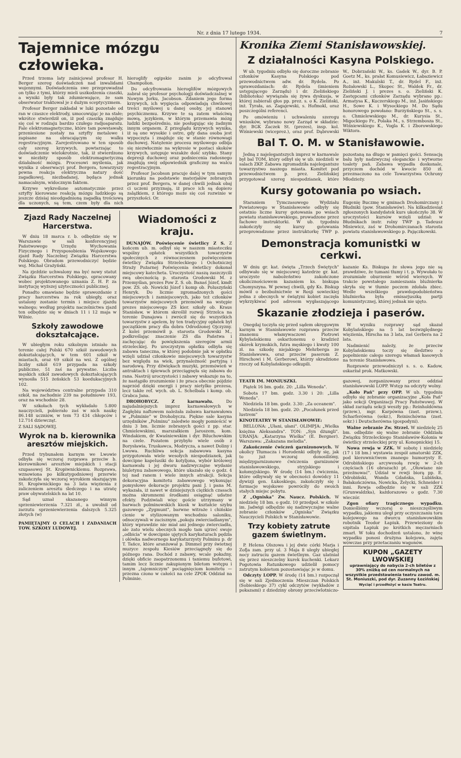Nr. z dnia 17 lutego 1934. 7
Tajemnice mózgu człowieka.
Przed trzema laty zainicjował profesor H. Berger szereg doświadczeń nad inwalidami wojennymi. Doświadczenia swe przeprowadzał on tylko z tymi, którzy mieli uszkodzenia czaszki, a wyniki były tak zdumiewające, że sam obserwator traktował je z dużym sceptycyzmem.
Profesor Berger zakładał w luki pozostałe od ran w czaszce elektrody, umocowując je na stałe; wkrótce stwierdził on, iż pod czaszką znajduje się coś w rodzaju bardzo czułego radjoaparatu. Fale elektromagnetyczne, które tam powstawały, przeniesione zostały na sztyfty metalowe i zapisane na obracającym się walku regestracyjnym. Zarejestrowano w ten sposób cały szereg krzywych, powtarzając to doświadczenie wielokrotnie, tak, iż stwierdzono w niezbity sposób elektromagnetyczną działalność mózgu. Procesowi myślenia, jak wynika z obserwacyi prof. Bergera, towarzyszy pewna reakcja elektryczna natury dość zagadkowej, niezbadanej, będąca jednak namacalnym, widocznym faktem.
Krzywe wykreślone automatycznie przez sztyfty kierowane reakcją mózgu ludzkiego są jeszcze dzisiaj nieodgadnioną zagadką treściową dla uczonych, są tem, czem były dla nich hieroglify egipskie zanim je odcyfrował Champolion.
Do odcyfrowania hieroglifów mózgowych zabrał się profesor psychologji doświadczalnej w Nowym Jorku, Jacobson. Zdaniem jego forma krzywych, ich wygięcia odpowiadają chwilowej treści myślowej u danej osoby, jej stanowi psychicznemu. Krzywe te są zatem właściwą mową, językiem, w którym przemawia mózg ludzki bezpośrednio, nie posługując się żadnym innym organem. Z przeglądu krzywych wynika, iż są one wysokie i ostre, gdy dana osoba jest wypoczęta i znajduje się w stanie równowagi duchowej. Natężenie procesu myślowego odbija się niezwłocznie na wykresie w postaci skoków krzywych, ustępuje wszakże dość szybko. Stany depresji duchowej oraz podniecenia radosnego znajdują swój odpowiednik graficzny na walcu regestracyjnym.
Profesor Jacobson pracuje dalej w tym samym kierunku na podstawie materjałów zebranych przez prof. Bergera, w danej chwili jednak obaj ci uczeni przyznają, iż prace ich są dopiero zalążkiem, z którego może się coś rozwinie w przyszłości. Or.
Zjazd Rady Naczelnej Harcerstwa.
W dniu 18 marca r. b. odbędzie się w Warszawie w sali konferencyjnej Państwowego Urzędu Wychowania Fizycznego i Przysposobienia Wojskowego zjazd Rady Naczelnej Związku Harcerstwa Polskiego. Obradom przewodniczyć będzie woj. Michał Grażyński.
Na zjeździe uchwalony ma być nowy statut Związku Harcerstwa Polskiego, opracowany wobec projektowanego uznania Z. H. P. za instytucję wyższej użyteczności publicznej.
Ponadto omawiane będzie sprawozdanie z pracy harcerstwa za rok ubiegły, oraz ustalony zostanie termin i miejsce zjazdu walnego; według projektu naczelnictwa zjazd ten odbędzie się w dniach 11 i 12 maja w Wilnie.
Szkoły zawodowe dokształcające.
W ubiegłym roku szkolnym istniało na terenie całej Polski 670 szkół zawodowych dokształcających, w tem 601 szkół w miastach, oraz 69 szkół na wsi. Z ogólnej liczby szkół 619 przypada na szkoły publiczne, 51 zaś na prywatne. Liczba męskich szkół zawodowych dokształcających wynosiła 515 żeńskich 53 koedukacyjnych 102.
Na województwa centralne przypada 310 szkół, na zachodnie 239 na południowe 193, oraz na wschodnie 28.
W szkołach tych wykładało 5.800 nauczycieli, pobierało zaś w nich naukę 86.148 uczniów, w tem 73 434 chłopców i 12.714 dziewcząt.
Z SALI SĄDOWEJ.
Wyrok na b. kierownika aresztów miejskich.
Przed trybunałem karnym we Lwowie odbyła się wczoraj rozprawa przeciw b. kierownikowi aresztów miejskich i stacji szupasowej St. Kropiwnickiemu. Rozprawa, wznowiona po kilkutygodniowej przerwie zakończyła się wczoraj wyrokiem skazującym St. Kropiwnickiego na 3 lata więzienia z zaliczeniem aresztu śledczego i na utratę praw obywatelskich na lat 10.
Sąd uznał skazanego winnym sprzeniewierzenia 7.321 zł., a uwolnił od zarzutu sprzeniewierzenia dalszych 5.325 złotych (w)
PAMIĘTAJMY O CELACH I ZADANIACH TOW. SZKOŁY LUDOWEJ.
Wiadomości z kraju.
DUNAJÓW. Poświęcenie świetlicy Z S. Z końcem ub. m. odbył się w naszem miasteczku wspólny opłatek wszystkich towarzystw społecznych z równoczesnem poświęceniem świetlicy Związku Strzeleckiego i Ochotniczej Straży Pożarnej Poświęcenia świetlicy dokonał miejscowy katecheta. Uroczystość naszą zaszczycili swą obecnością p. starosta Grodowski M. z Przemyślan, prezes Pow Z. S. ob. Banaś Józef, kmdt pow. ZS. ob. Nowicki Józef i komp ob. Poluszyński Henryk. Do licznie zgromadzonych gości miejscowych i zamiejscowych, jako też członków towarzystw miejscowych przemówił na wstępie prezes miejscowego ZS kier. szkoły ob. Kraus Stanisław, w którem skreślił rozwój Strzelca na terenie Dunajowa i zwrócił się do wszystkich towarzystw z apelem, by ten tradycyjny opłatek był początkiem pracy dla dobra Odrodzonej Ojczyzny. Z kolei przemówił p. starosta Grodowski M., podkreślając znaczenie ZS dla Państwa i zachęcając do powiększenia szeregów armii strzeleckiej. Po uroczystym opłatku odbyła się zabawa taneczna, w której podobnie jak w opłatku wzięli udział członkowie miejscowych towarzystw bez względu na wiek, przynależność partyjną i narodową. Przy dźwiękach muzyki, przemówień w antraktach i śpiewach przeciągnęła się zabawa do rana. Nastrój uroczystości i zabawy wskazuje na to, że nastąpiło zrozumienie i że praca obecnie pójdzie naprzód dzięki energji i pracy nietylko prezesa, lecz także ref. wych. ob. L. Schelbala i komp. ob. Grabca Jana.
DROHOBYCZ. Z karnawału. Do najudalniejszych imprez karnawałowych w Zagłębiu naftowem należała zabawa karnawałowa w „Polminie" w Drohobyczu. Piękne sale kasyna urzędników „Polminu" zaledwie mogły pomieścić w dniu 3 bm. licznie zebranych gości z pp. star. Chmielewskimi, marszałkiem Jaroszem, kom. Windakiem, dr Kwaśniewskim i dyr. Biluchowskim na czele. Pozatem przybyło wiele osób z Borysławia, Truskawca, Modrycza, a nawet Doliny i Lwowa. Ruchliwa sekcja zabawowa kasyna przygotowała wiele wesołych niespodzianek, jak dowcipne kapelusiki do kotyljona, wybór królowej karnawału i jej dworu nadzwyczajne wydanie biuletynu zabawowego, które ukazało się o godz. 4 tej nad ranem i wiele innych atrakcji. Sekcja dekoracyjna komitetu zabawowego wykonując pomysłowe dekoracje projektu pani J. i pana M. wykazała, iż nawet w dzisiejszych ciężkich czasach można skromnemi środkami osiągnąć udatne efekty. Podziwiali więc goście utrzymany w barwach polminowskich kiosk w kształcie szybu gazowego „Zygmunt", barwne witraże i chińskie cienie w stylizowanym wschodnio saloniku, odnoczywali w zacisznym „pokoju zwierciadlanym", który wprawdzie nie miał ani jednego zwierciadła, ale zato wielu obecnych mogło tam ujrzeć swoje „odbicia" w dowcipnie ujętych karykaturach pędzla i ołówka nadwornego karykaturzysty Polminu p. dr T. Tańce, które aranżował p. Dimmel przy świetnej muzyce zespołu Kiesiów przeciągnęły się do późnego rana. Dochód z zabawy, wcale pokaźny, dzięki obficie zaopatrzonemu i taniemu bufetowi, tamim lecz licznie zakupionym biletom wstępu i innym „tajemniczym" pociągnięciom komitetu — przezna czono w całości na cele ZPOK Oddział na Polminie.
Kronika Ziemi Stanisławowskiej.
Z działalności Kasyna Polskiego.
W ub. tygodniu odbyło się doroczne zebranie członków Kasyna Polskiego pod przewodnictwem adw. dr. Rydela. Po sprawozdaniach: dr. Rydela (imieniem ustępującego Zarządu) i dr. Zielińskiego (biblioteka) wywiązała się żywa dyskusja, w której zabierali głos pp. prez. s. o K. Zieliński, inż. Tyrała, as. Zagajewski, s. Hofmokl, oraz poszczególni referenci.
Po omówieniu i uchwaleniu szeregu wniosków, wybrano nowy Zarząd w składzie: dyr. BGK Zaczek St. (prezes), insp. kol. Wiśniewski (wiceprez.), oraz prof. Dąbrowski W., Dobrzański W., ks. Gadek W., dyr. B. P. Goetz M., ks. prałat Komusiewicz, Łabaziewicz A., inż. Makulski T., dr. Rydel F., inż. Rożałowski L., Skopec St., Waldek Fr., dr. Zieliński J. i prezes s. o. Zieliński K. Zastępcami członków Zarządu wybrano pp.: Armatysa K., Kuczerskiego M., inż. Jasińskiego H., Sowe K. i Wysockiego M. Do Sądu honorowego powołano: Burzyńskiego St., s. s. o. Chmielewskiego M., dr. Kurysia St., Migockiego Fr., Polaka M., s. Strzembosza St., Wiśniewskiego K., Vogla K. i Zborowskiego Wiktora.
Bal T. O. M. w Stanisławowie.
Jedną z najelegantszych imprez w karnawale był bal TOM, który odbył się w ub. niedzieli w salach ZKP. Zabawa zgromadziła najelegantsze towarzystwo naszego miasta. Komitet pod przewodnictwem p. prez. Zielińskiej przygotował szereg niespodzianek, które pozostaną na długo w pamięci gości. Sensacją balu były nadzwyczaj eleganckie i wytworne toalety pań. Zabawa wypadła doskonale, przyczem dochód w kwocie 850 zł. przeznaczono na cele Towarzystwa Ochrony Młodzieży.
Kursy gotowania po wsiach.
Staraniem Tymczasowego Wydziału Powiatowego w Stanisławowie odbyły się ostatnio liczne kursy gotowania po wsiach powiatu stanisławowskiego, prowadzone przez fachowe instruktorki. W ub. tygodniu zakończyły się kursy gotowania przeprowadzone przez instruktorkę TWP p. Eugenię Buczmę w gminach Drohomirczany i Błudniki (pow. Stanisławów). Na kilkadziesiąt zgłoszonych kandydatek kurs ukończyło 38. W uroczystości kursów wzięli udział: w Błudnikach instr. rolny TWP p. Tadeusz Misiewicz, zaś w Drohomirczanach starosta powiatu stanisławowskiego p. Pajączkowski.
Demonstracja komunistki w cerkwi.
W dniu gr. kat. święta „Trzech Świętych" odbywało się w miejscowej katedrze gr. kat. uroczyste nabożeństwo zakończone okolicznościowem kazaniem ks. biskupa Chomyszyna. W pewnej chwili, gdy Ks. Biskup mówił o bezbożnictwie w Rosji sowieckiej jedna z obecnych w świątyni kobiet zaczęła wykrzykiwać pod adresem wygłaszającego kazanie Ks. Biskupa że słowa jego nie są prawdziwe, że tumani tłumy i t. p. Wywołało to zrozumiałe oburzenie wśród wiernych. W trakcie powstałego zamieszania bluźnierka skryła się w tłumie poczem zdołała zbiec. Wedle wszelkiego prawdopodobieństwa bluźnierka była emisarjuszką partji komunistycznej, której jednak nie ujęto.
Skazanie złodzieja i paserów.
Onegdaj toczyła się przed sądem okręgowym karnym w Stanisławowie rozprawa przeciw znanemu włamywaczowi Piotrowi Kybylańskiemu oskarżonemu o kradzież skórek krymskich, futra męskiego i kwoty 100 zł. na szkodę niejakiego Mehrberga ze Stanisławowa, oraz przeciw paserom Z. Hirschowi i M. Gerberowi, którzy skradzione rzeczy od Kobylańskiego odkupili.
W wyniku rozprawy sąd skazał Kobylańskiego na 5 lat bezwzględnego więzienia, Hirscha na 3 lata, zaś Gerbera na 2 lata.
Nadmienić należy, że przeciw Kobylańskiemu toczy się śledztwo o popełnienie całego szeregu włamań kasowych na terenie Stanisławowa.
Rozprawie przewodniczył s. s. o. Kadow, oskarżał prok. Matkowski.
TEATR IM. MONIUSZKI.
Piątek 16 bm. godz. 20: „Lilla Weneda".
Sobota 17 bm. godz. 3.30 i 20: „Lilla Weneda".
Niedziela 18 bm. godz. 3.30: „Za oceanem".
Niedziela 18 bm. godz. 20: „Pocałunek przed lustrem"
KINOTEATRY W STANISŁAWOWIE:
BELLONA: „Ułani, ułani". OLIMPJA: „Wielka księżna Aleksandra". TON: „Syn dżungli". URANJA: „Katarzyna Wielka" (E. Bergner). Warszawa: „Zakazana melodia".
Zakończenie ćwiczeń garnizonowych. W okolicy Tłumacza i Horodenki odbyły się, jak to już wczoraj donosiliśmy, międzygarnizonowe ćwiczenia garnizonów stanisławowskiego, stryjskiego i kołomyjskiego. W środę (14 bm.) ćwiczenia, które odbywały się w obecności dowódcy 11 dywizji gen. Łukoskiego, zakończyły się i formacje wojskowe powróciły do swoich stałych miejsc pobytu.
Z „Ogniska" Zw. Naucz. Polskich. W niedzielę 18 bm. o godz. 10 przedpoł. w szkole im. Jadwigi odbędzie się nadzwyczajne walne zebranie członków „Ogniska" Związku Nauczycieli Polskich w Stanisławowie.
Trzy kobiety zatrute gazem świetlnym.
P. Helena Olszowa i jej dwie córki Marja i Zofja zam. przy ul. 3 Maja 8 uległy ubiegłej nocy zatruciu gazem świetlnym. Gaz ulatniał się przez nieszczelny kurek kuchenki. Lekarz Pogotowia Ratunkowego udzielił pomocy zatrutym kobietom pozostawiając je w domu.
Odczyty LOPP. W środę (14 bm.) rozpoczął się w sali Zjednoczenia Mieszczan Polskich (Sobieskiego 37) cykl odczytów (wykładów z pokazami) z dziedziny obrony przeciwlotniczo-gazowej, zorganizowany przez oddział stanisławowski LOPP. Wstęp na odczyty wolny.
„Koło Pań" przy OPP. W ub. tygodniu odbyło się zebranie organizacyjne „Koła Pań" jako sekcji Organizacji Pracy Państwowej. W skład zarządu sekcji weszły pp.: Reinholdówna (przew.), mgr. Karpówna (zast. przew.), Scharferówna (sekr.), Reinischówna (zast. sekr.) i Deutscherówna (gospodyni).
Walne zebranie Zw. Strzel. W niedzielę 25 bm. odbędzie się walne zebranie Oddziału Związku Strzeleckiego Stanisławów-Kolonia w świetlicy strzeleckiej przy ul. Konopnickiej 15.
Nowa rewja w ZZK. W sobotę i niedzielę (17 i 18 bm.) wystawia zespół amatorski ZZK, pod kierownictwem znanego humorysty E. Odrobińskiego arcywesołą rewję w 2-ch częściach (16 obrazach) pt. „Ołowiane nie przeżnować". Udział w rewji biorą pp. E. Odrobiński, Wanda Gdańska, Lubińska, Bałakończówna, Nowicka, Żelycki, Schneider i inni. Rewja odbędzie się w sali ZZK (Grunwaldzka), każdorazowo o godz. 7.30 wieczór.
Zgon ofiary tragicznego wypadku. Donieśliśmy wczoraj o nieszczęśliwym wypadku, jakiemu uległ przy oczyszczaniu toru kolejowego na dworcu stanisławowskim robotnik Teodor Łapiuk. Przewieziony do szpitala Łapiuk po krótkich męczarniach zmarł. W toku dochodzeń ustalono, że winę wypadku ponosi drużyna kolejowa, zajęta wówczas przy przetaczaniu wagonów.
KUPON „GAZETY LWOWSKIEJ
uprawniający do nabycia 2-ch biletów z 30% zniżką od cen normalnych na wszystkie przedstawienia teatru zawod. m. St. Moniuszki, pod dyr. Zuzanny Łozińskiej
Wyciąć i przedłożyć w kasie Teatru.